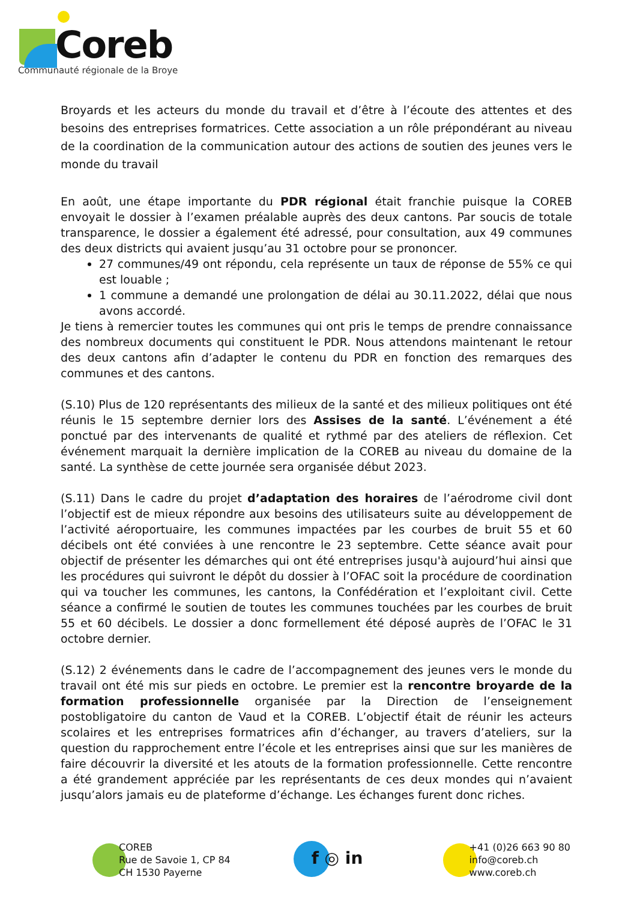Coreb
Communauté régionale de la Broye
Broyards et les acteurs du monde du travail et d’être à l’écoute des attentes et des besoins des entreprises formatrices. Cette association a un rôle prépondérant au niveau de la coordination de la communication autour des actions de soutien des jeunes vers le monde du travail
En août, une étape importante du PDR régional était franchie puisque la COREB envoyait le dossier à l’examen préalable auprès des deux cantons. Par soucis de totale transparence, le dossier a également été adressé, pour consultation, aux 49 communes des deux districts qui avaient jusqu’au 31 octobre pour se prononcer.
27 communes/49 ont répondu, cela représente un taux de réponse de 55% ce qui est louable ;
1 commune a demandé une prolongation de délai au 30.11.2022, délai que nous avons accordé.
Je tiens à remercier toutes les communes qui ont pris le temps de prendre connaissance des nombreux documents qui constituent le PDR. Nous attendons maintenant le retour des deux cantons afin d’adapter le contenu du PDR en fonction des remarques des communes et des cantons.
(S.10) Plus de 120 représentants des milieux de la santé et des milieux politiques ont été réunis le 15 septembre dernier lors des Assises de la santé. L’événement a été ponctué par des intervenants de qualité et rythmé par des ateliers de réflexion. Cet événement marquait la dernière implication de la COREB au niveau du domaine de la santé. La synthèse de cette journée sera organisée début 2023.
(S.11) Dans le cadre du projet d’adaptation des horaires de l’aérodrome civil dont l’objectif est de mieux répondre aux besoins des utilisateurs suite au développement de l’activité aéroportuaire, les communes impactées par les courbes de bruit 55 et 60 décibels ont été conviées à une rencontre le 23 septembre. Cette séance avait pour objectif de présenter les démarches qui ont été entreprises jusqu'à aujourd’hui ainsi que les procédures qui suivront le dépôt du dossier à l’OFAC soit la procédure de coordination qui va toucher les communes, les cantons, la Confédération et l’exploitant civil. Cette séance a confirmé le soutien de toutes les communes touchées par les courbes de bruit 55 et 60 décibels. Le dossier a donc formellement été déposé auprès de l’OFAC le 31 octobre dernier.
(S.12) 2 événements dans le cadre de l’accompagnement des jeunes vers le monde du travail ont été mis sur pieds en octobre. Le premier est la rencontre broyarde de la formation professionnelle organisée par la Direction de l’enseignement postobligatoire du canton de Vaud et la COREB. L’objectif était de réunir les acteurs scolaires et les entreprises formatrices afin d’échanger, au travers d’ateliers, sur la question du rapprochement entre l’école et les entreprises ainsi que sur les manières de faire découvrir la diversité et les atouts de la formation professionnelle. Cette rencontre a été grandement appréciée par les représentants de ces deux mondes qui n’avaient jusqu’alors jamais eu de plateforme d’échange. Les échanges furent donc riches.
COREB
Rue de Savoie 1, CP 84
CH 1530 Payerne
f ◎ in
+41 (0)26 663 90 80
info@coreb.ch
www.coreb.ch